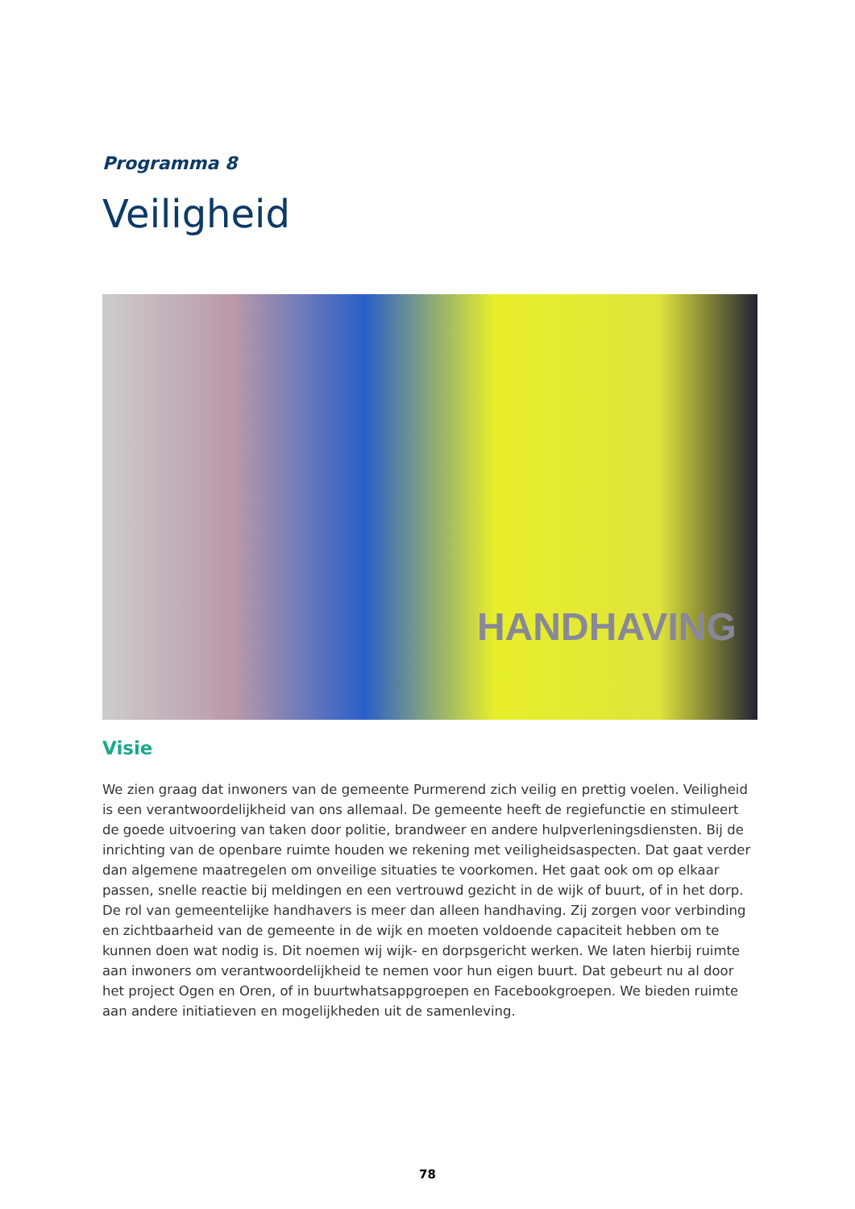Programma 8
Veiligheid
HANDHAVING
Visie
We zien graag dat inwoners van de gemeente Purmerend zich veilig en prettig voelen. Veiligheid is een verantwoordelijkheid van ons allemaal. De gemeente heeft de regiefunctie en stimuleert de goede uitvoering van taken door politie, brandweer en andere hulpverleningsdiensten. Bij de inrichting van de openbare ruimte houden we rekening met veiligheidsaspecten. Dat gaat verder dan algemene maatregelen om onveilige situaties te voorkomen. Het gaat ook om op elkaar passen, snelle reactie bij meldingen en een vertrouwd gezicht in de wijk of buurt, of in het dorp.
De rol van gemeentelijke handhavers is meer dan alleen handhaving. Zij zorgen voor verbinding en zichtbaarheid van de gemeente in de wijk en moeten voldoende capaciteit hebben om te kunnen doen wat nodig is. Dit noemen wij wijk- en dorpsgericht werken. We laten hierbij ruimte aan inwoners om verantwoordelijkheid te nemen voor hun eigen buurt. Dat gebeurt nu al door het project Ogen en Oren, of in buurtwhatsappgroepen en Facebookgroepen. We bieden ruimte aan andere initiatieven en mogelijkheden uit de samenleving.
78